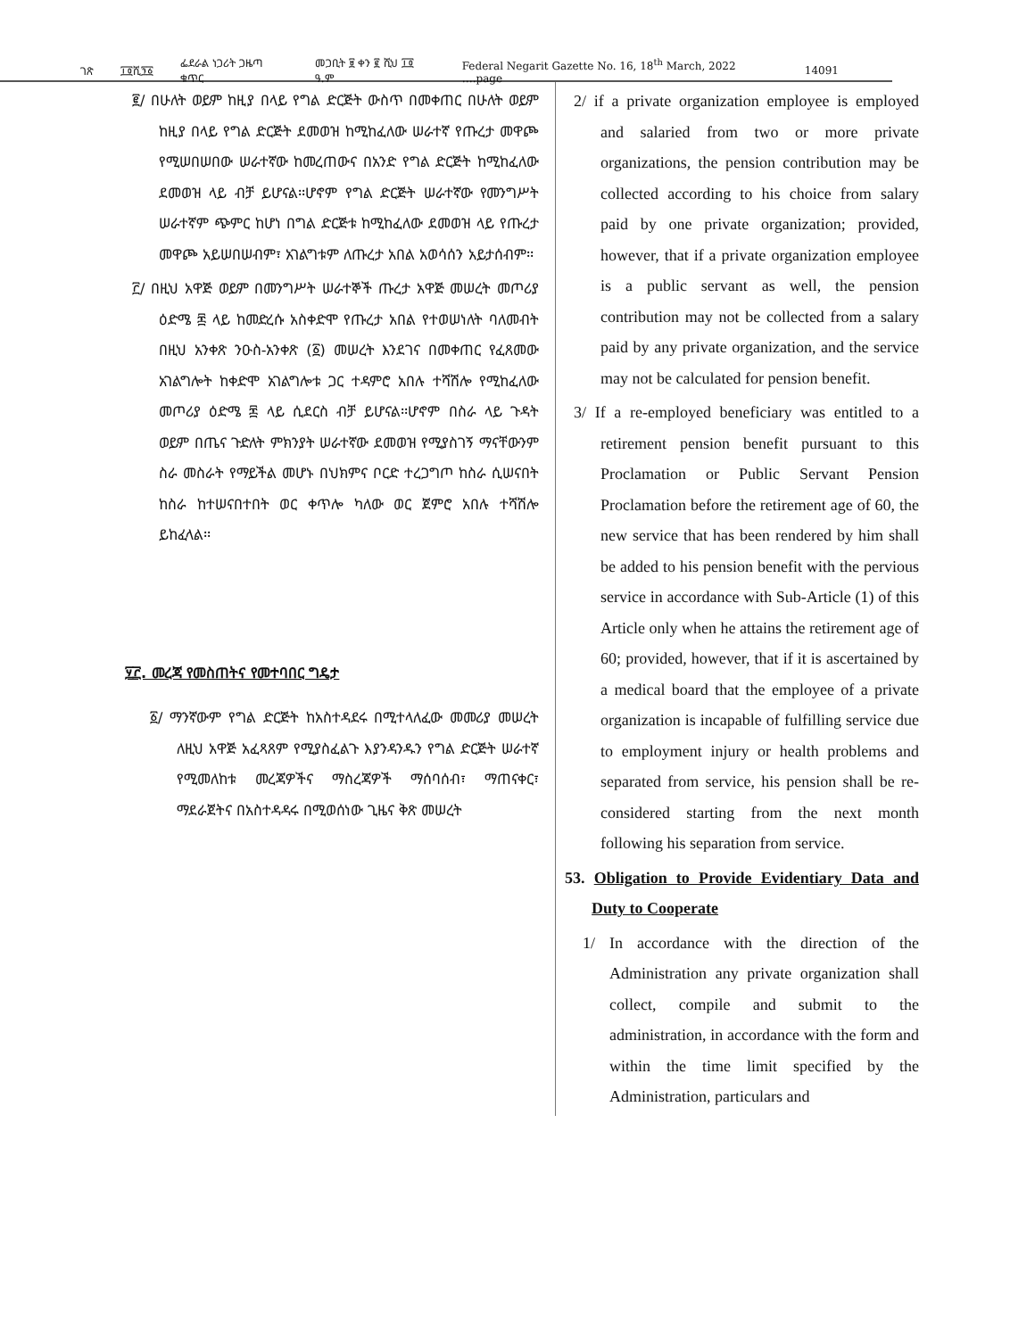ገጽ ፲፬ሺ፺፩ ፌደራል ነጋሪት ጋዜጣ ቁጥር መጋቢት ፱ ቀን ፪ ሺህ ፲፬ ዓ.ም Federal Negarit Gazette No. 16, 18<sup>th</sup> March, 2022 ….page 14091
፪/ በሁለት ወይም ከዚያ በላይ የግል ድርጅት ውስጥ በመቀጠር በሁለት ወይም ከዚያ በላይ የግል ድርጅት ደመወዝ ከሚከፈለው ሠራተኛ የጡረታ መዋጮ የሚሠበሠበው ሠራተኛው ከመረጠውና በአንድ የግል ድርጅት ከሚከፈለው ደመወዝ ላይ ብቻ ይሆናል፡፡ሆኖም የግል ድርጅት ሠራተኛው የመንግሥት ሠራተኛም ጭምር ከሆነ በግል ድርጅቱ ከሚከፈለው ደመወዝ ላይ የጡረታ መዋጮ አይሠበሠብም፣ አገልግቱም ለጡረታ አበል አወሳሰን አይታሰብም፡፡
፫/ በዚህ አዋጅ ወይም በመንግሥት ሠራተኞች ጡረታ አዋጅ መሠረት መጦሪያ ዕድሜ ፷ ላይ ከመድረሱ አስቀድሞ የጡረታ አበል የተወሠነለት ባለመብት በዚህ አንቀጽ ንዑስ-አንቀጽ (፩) መሠረት እንደገና በመቀጠር የፈጸመው አገልግሎት ከቀድሞ አገልግሎቱ ጋር ተዳምሮ አበሉ ተሻሽሎ የሚከፈለው መጦሪያ ዕድሜ ፷ ላይ ሲደርስ ብቻ ይሆናል፡፡ሆኖም በስራ ላይ ጉዳት ወይም በጤና ጉድለት ምክንያት ሠራተኛው ደመወዝ የሚያስገኝ ማናቸውንም ስራ መስራት የማይችል መሆኑ በህክምና ቦርድ ተረጋግጦ ከስራ ሲሠናበት ከስራ ከተሠናበተበት ወር ቀጥሎ ካለው ወር ጀምሮ አበሉ ተሻሽሎ ይከፈላል፡፡
፶፫. መረጃ የመስጠትና የመተባበር ግዴታ
፩/ ማንኛውም የግል ድርጅት ከአስተዳደሩ በሚተላለፈው መመሪያ መሠረት ለዚህ አዋጅ አፈጻጸም የሚያስፈልጉ እያንዳንዱን የግል ድርጅት ሠራተኛ የሚመለከቱ መረጃዎችና ማስረጃዎች ማሰባሰብ፣ ማጠናቀር፣ ማደራጀትና በአስተዳዳሩ በሚወሰነው ጊዜና ቅጽ መሠረት
2/ if a private organization employee is employed and salaried from two or more private organizations, the pension contribution may be collected according to his choice from salary paid by one private organization; provided, however, that if a private organization employee is a public servant as well, the pension contribution may not be collected from a salary paid by any private organization, and the service may not be calculated for pension benefit.
3/ If a re-employed beneficiary was entitled to a retirement pension benefit pursuant to this Proclamation or Public Servant Pension Proclamation before the retirement age of 60, the new service that has been rendered by him shall be added to his pension benefit with the pervious service in accordance with Sub-Article (1) of this Article only when he attains the retirement age of 60; provided, however, that if it is ascertained by a medical board that the employee of a private organization is incapable of fulfilling service due to employment injury or health problems and separated from service, his pension shall be re-considered starting from the next month following his separation from service.
53. Obligation to Provide Evidentiary Data and Duty to Cooperate
1/ In accordance with the direction of the Administration any private organization shall collect, compile and submit to the administration, in accordance with the form and within the time limit specified by the Administration, particulars and